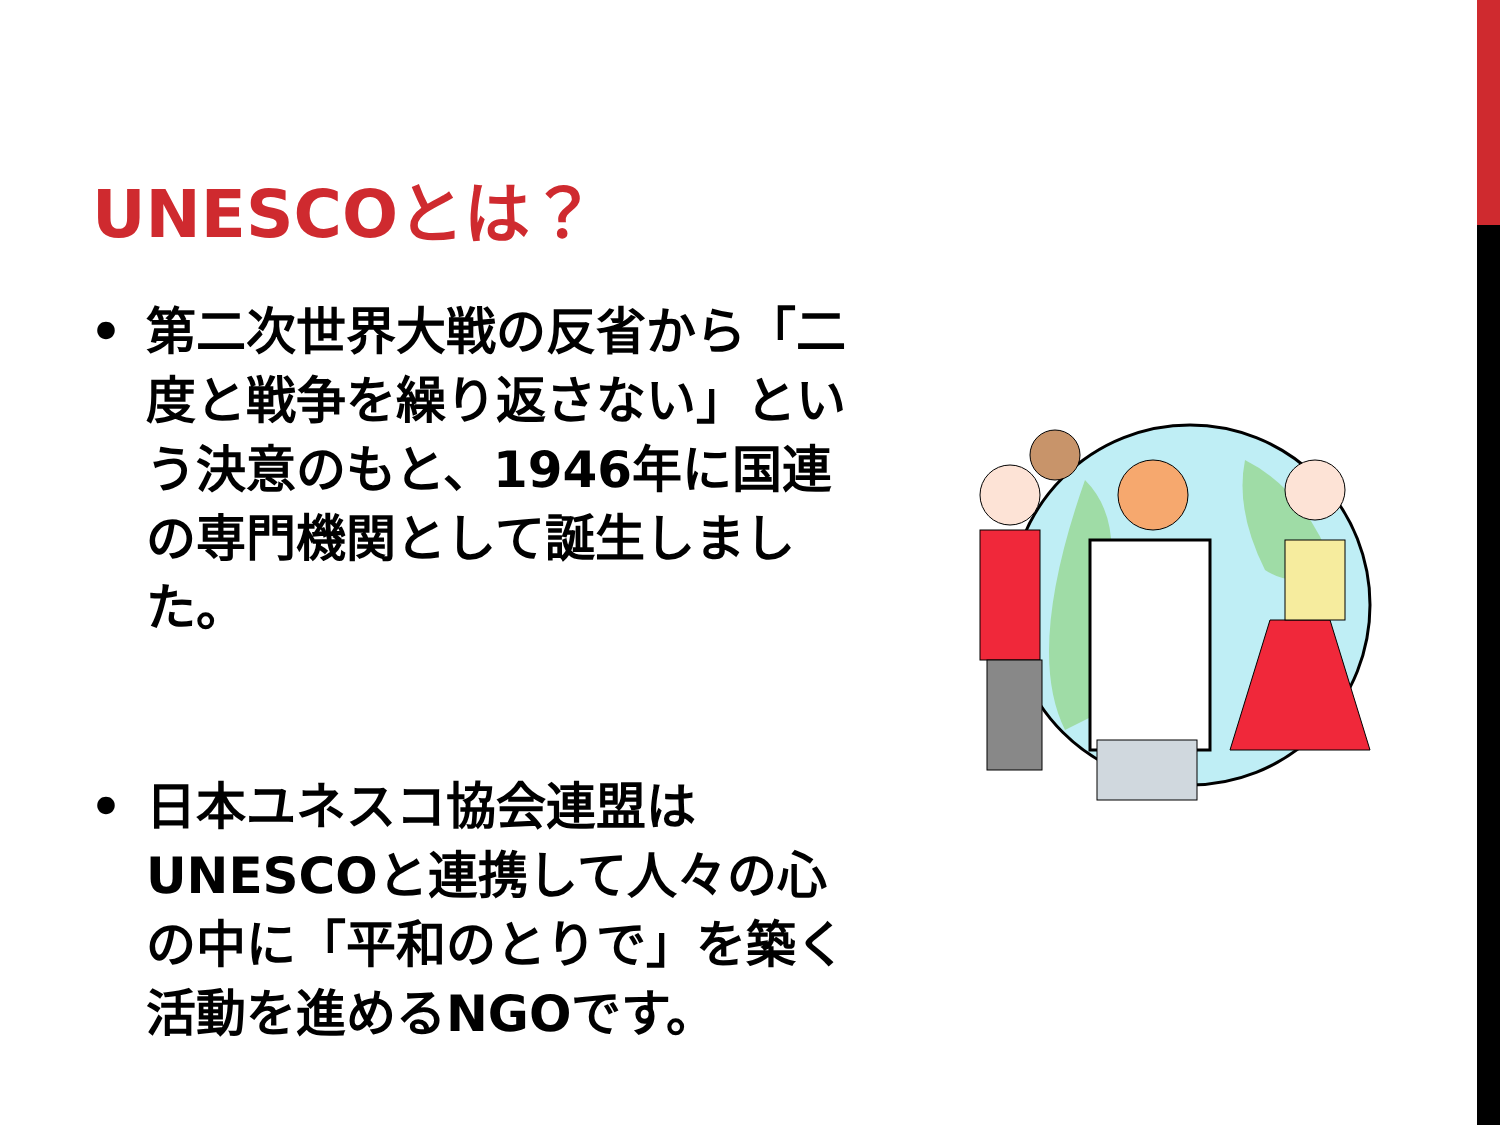UNESCOとは？
• 第二次世界大戦の反省から「二度と戦争を繰り返さない」という決意のもと、1946年に国連の専門機関として誕生しました。
• 日本ユネスコ協会連盟はUNESCOと連携して人々の心の中に「平和のとりで」を築く活動を進めるNGOです。